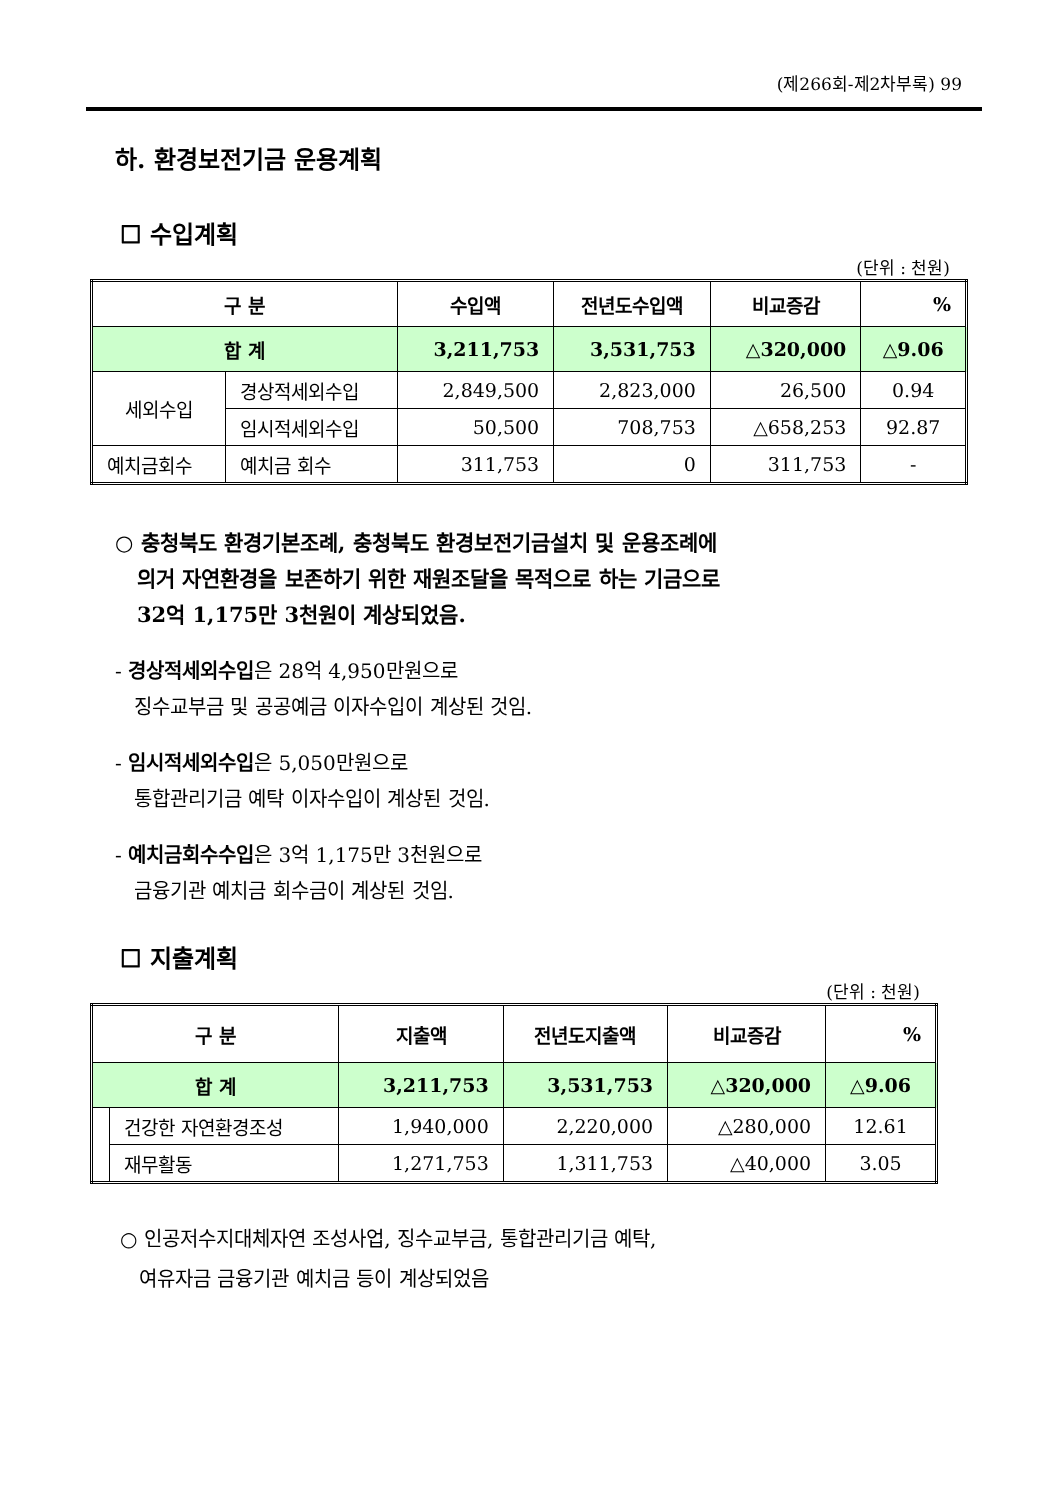(제266회-제2차부록) 99
하. 환경보전기금 운용계획
☐ 수입계획
(단위 : 천원)
| 구 분 | | 수입액 | 전년도수입액 | 비교증감 | % |
| --- | --- | --- | --- | --- | --- |
| 합 계 | | 3,211,753 | 3,531,753 | △320,000 | △9.06 |
| 세외수입 | 경상적세외수입 | 2,849,500 | 2,823,000 | 26,500 | 0.94 |
| | 임시적세외수입 | 50,500 | 708,753 | △658,253 | 92.87 |
| 예치금회수 | 예치금 회수 | 311,753 | 0 | 311,753 | - |
○ 충청북도 환경기본조례, 충청북도 환경보전기금설치 및 운용조례에
의거 자연환경을 보존하기 위한 재원조달을 목적으로 하는 기금으로
32억 1,175만 3천원이 계상되었음.
- 경상적세외수입은 28억 4,950만원으로
징수교부금 및 공공예금 이자수입이 계상된 것임.
- 임시적세외수입은 5,050만원으로
통합관리기금 예탁 이자수입이 계상된 것임.
- 예치금회수수입은 3억 1,175만 3천원으로
금융기관 예치금 회수금이 계상된 것임.
☐ 지출계획
(단위 : 천원)
| 구 분 | | 지출액 | 전년도지출액 | 비교증감 | % |
| --- | --- | --- | --- | --- | --- |
| 합 계 | | 3,211,753 | 3,531,753 | △320,000 | △9.06 |
| | 건강한 자연환경조성 | 1,940,000 | 2,220,000 | △280,000 | 12.61 |
| | 재무활동 | 1,271,753 | 1,311,753 | △40,000 | 3.05 |
○ 인공저수지대체자연 조성사업, 징수교부금, 통합관리기금 예탁,
여유자금 금융기관 예치금 등이 계상되었음